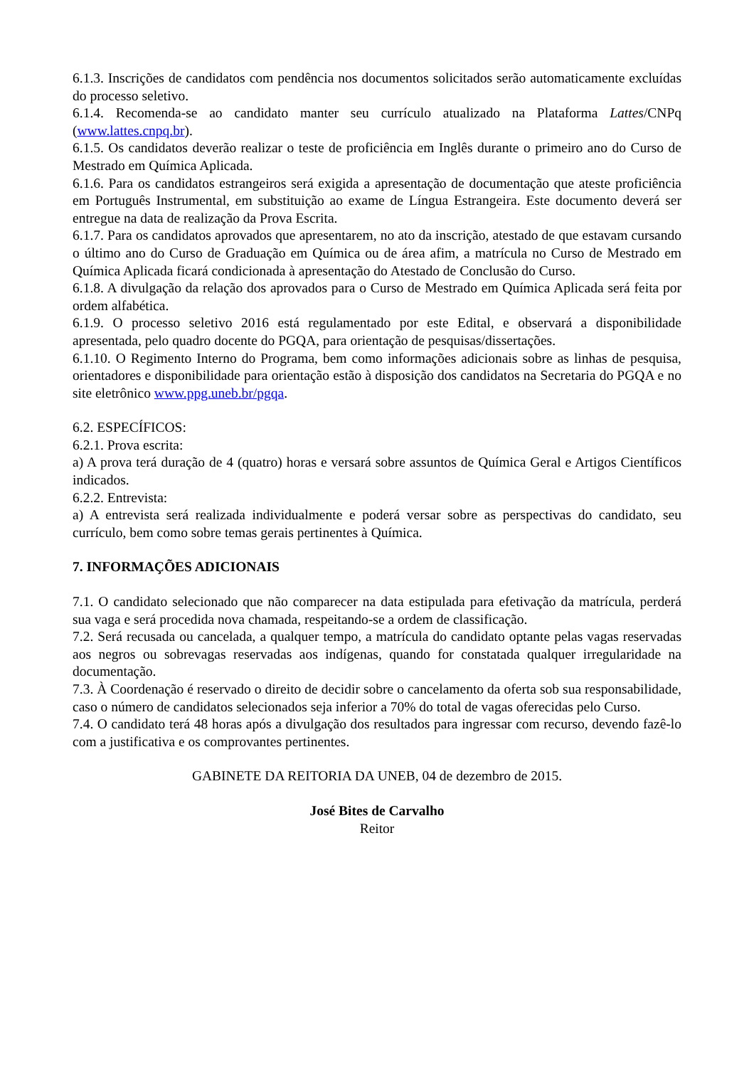6.1.3. Inscrições de candidatos com pendência nos documentos solicitados serão automaticamente excluídas do processo seletivo.
6.1.4. Recomenda-se ao candidato manter seu currículo atualizado na Plataforma Lattes/CNPq (www.lattes.cnpq.br).
6.1.5. Os candidatos deverão realizar o teste de proficiência em Inglês durante o primeiro ano do Curso de Mestrado em Química Aplicada.
6.1.6. Para os candidatos estrangeiros será exigida a apresentação de documentação que ateste proficiência em Português Instrumental, em substituição ao exame de Língua Estrangeira. Este documento deverá ser entregue na data de realização da Prova Escrita.
6.1.7. Para os candidatos aprovados que apresentarem, no ato da inscrição, atestado de que estavam cursando o último ano do Curso de Graduação em Química ou de área afim, a matrícula no Curso de Mestrado em Química Aplicada ficará condicionada à apresentação do Atestado de Conclusão do Curso.
6.1.8. A divulgação da relação dos aprovados para o Curso de Mestrado em Química Aplicada será feita por ordem alfabética.
6.1.9. O processo seletivo 2016 está regulamentado por este Edital, e observará a disponibilidade apresentada, pelo quadro docente do PGQA, para orientação de pesquisas/dissertações.
6.1.10. O Regimento Interno do Programa, bem como informações adicionais sobre as linhas de pesquisa, orientadores e disponibilidade para orientação estão à disposição dos candidatos na Secretaria do PGQA e no site eletrônico www.ppg.uneb.br/pgqa.
6.2. ESPECÍFICOS:
6.2.1. Prova escrita:
a) A prova terá duração de 4 (quatro) horas e versará sobre assuntos de Química Geral e Artigos Científicos indicados.
6.2.2. Entrevista:
a) A entrevista será realizada individualmente e poderá versar sobre as perspectivas do candidato, seu currículo, bem como sobre temas gerais pertinentes à Química.
7. INFORMAÇÕES ADICIONAIS
7.1. O candidato selecionado que não comparecer na data estipulada para efetivação da matrícula, perderá sua vaga e será procedida nova chamada, respeitando-se a ordem de classificação.
7.2. Será recusada ou cancelada, a qualquer tempo, a matrícula do candidato optante pelas vagas reservadas aos negros ou sobrevagas reservadas aos indígenas, quando for constatada qualquer irregularidade na documentação.
7.3. À Coordenação é reservado o direito de decidir sobre o cancelamento da oferta sob sua responsabilidade, caso o número de candidatos selecionados seja inferior a 70% do total de vagas oferecidas pelo Curso.
7.4. O candidato terá 48 horas após a divulgação dos resultados para ingressar com recurso, devendo fazê-lo com a justificativa e os comprovantes pertinentes.
GABINETE DA REITORIA DA UNEB, 04 de dezembro de 2015.
José Bites de Carvalho
Reitor